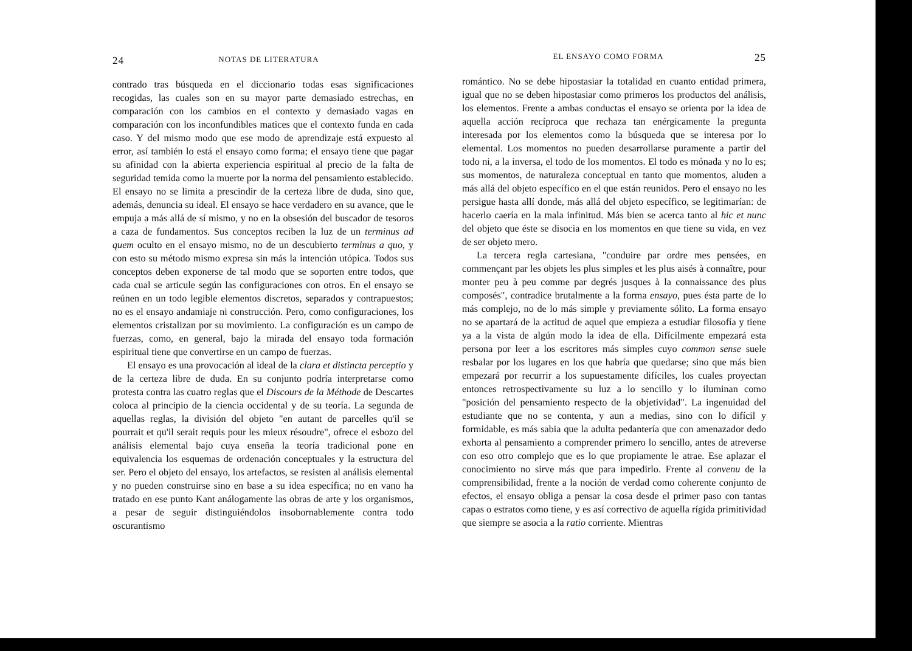24 NOTAS DE LITERATURA
contrado tras búsqueda en el diccionario todas esas significaciones recogidas, las cuales son en su mayor parte demasiado estrechas, en comparación con los cambios en el contexto y demasiado vagas en comparación con los inconfundibles matices que el contexto funda en cada caso. Y del mismo modo que ese modo de aprendizaje está expuesto al error, así también lo está el ensayo como forma; el ensayo tiene que pagar su afinidad con la abierta experiencia espiritual al precio de la falta de seguridad temida como la muerte por la norma del pensamiento establecido. El ensayo no se limita a prescindir de la certeza libre de duda, sino que, además, denuncia su ideal. El ensayo se hace verdadero en su avance, que le empuja a más allá de sí mismo, y no en la obsesión del buscador de tesoros a caza de fundamentos. Sus conceptos reciben la luz de un terminus ad quem oculto en el ensayo mismo, no de un descubierto terminus a quo, y con esto su método mismo expresa sin más la intención utópica. Todos sus conceptos deben exponerse de tal modo que se soporten entre todos, que cada cual se articule según las configuraciones con otros. En el ensayo se reúnen en un todo legible elementos discretos, separados y contrapuestos; no es el ensayo andamiaje ni construcción. Pero, como configuraciones, los elementos cristalizan por su movimiento. La configuración es un campo de fuerzas, como, en general, bajo la mirada del ensayo toda formación espiritual tiene que convertirse en un campo de fuerzas.
El ensayo es una provocación al ideal de la clara et distincta perceptio y de la certeza libre de duda. En su conjunto podría interpretarse como protesta contra las cuatro reglas que el Discours de la Méthode de Descartes coloca al principio de la ciencia occidental y de su teoría. La segunda de aquellas reglas, la división del objeto "en autant de parcelles qu'il se pourrait et qu'il serait requis pour les mieux résoudre", ofrece el esbozo del análisis elemental bajo cuya enseña la teoría tradicional pone en equivalencia los esquemas de ordenación conceptuales y la estructura del ser. Pero el objeto del ensayo, los artefactos, se resisten al análisis elemental y no pueden construirse sino en base a su idea específica; no en vano ha tratado en ese punto Kant análogamente las obras de arte y los organismos, a pesar de seguir distinguiéndolos insobornablemente contra todo oscurantismo
EL ENSAYO COMO FORMA 25
romántico. No se debe hipostasiar la totalidad en cuanto entidad primera, igual que no se deben hipostasiar como primeros los productos del análisis, los elementos. Frente a ambas conductas el ensayo se orienta por la idea de aquella acción recíproca que rechaza tan enérgicamente la pregunta interesada por los elementos como la búsqueda que se interesa por lo elemental. Los momentos no pueden desarrollarse puramente a partir del todo ni, a la inversa, el todo de los momentos. El todo es mónada y no lo es; sus momentos, de naturaleza conceptual en tanto que momentos, aluden a más allá del objeto específico en el que están reunidos. Pero el ensayo no les persigue hasta allí donde, más allá del objeto específico, se legitimarían: de hacerlo caería en la mala infinitud. Más bien se acerca tanto al hic et nunc del objeto que éste se disocia en los momentos en que tiene su vida, en vez de ser objeto mero.
La tercera regla cartesiana, "conduire par ordre mes pensées, en commençant par les objets les plus simples et les plus aisés à connaître, pour monter peu à peu comme par degrés jusques à la connaissance des plus composés", contradice brutalmente a la forma ensayo, pues ésta parte de lo más complejo, no de lo más simple y previamente sólito. La forma ensayo no se apartará de la actitud de aquel que empieza a estudiar filosofía y tiene ya a la vista de algún modo la idea de ella. Difícilmente empezará esta persona por leer a los escritores más simples cuyo common sense suele resbalar por los lugares en los que habría que quedarse; sino que más bien empezará por recurrir a los supuestamente difíciles, los cuales proyectan entonces retrospectivamente su luz a lo sencillo y lo iluminan como "posición del pensamiento respecto de la objetividad". La ingenuidad del estudiante que no se contenta, y aun a medias, sino con lo difícil y formidable, es más sabia que la adulta pedantería que con amenazador dedo exhorta al pensamiento a comprender primero lo sencillo, antes de atreverse con eso otro complejo que es lo que propiamente le atrae. Ese aplazar el conocimiento no sirve más que para impedirlo. Frente al convenu de la comprensibilidad, frente a la noción de verdad como coherente conjunto de efectos, el ensayo obliga a pensar la cosa desde el primer paso con tantas capas o estratos como tiene, y es así correctivo de aquella rígida primitividad que siempre se asocia a la ratio corriente. Mientras